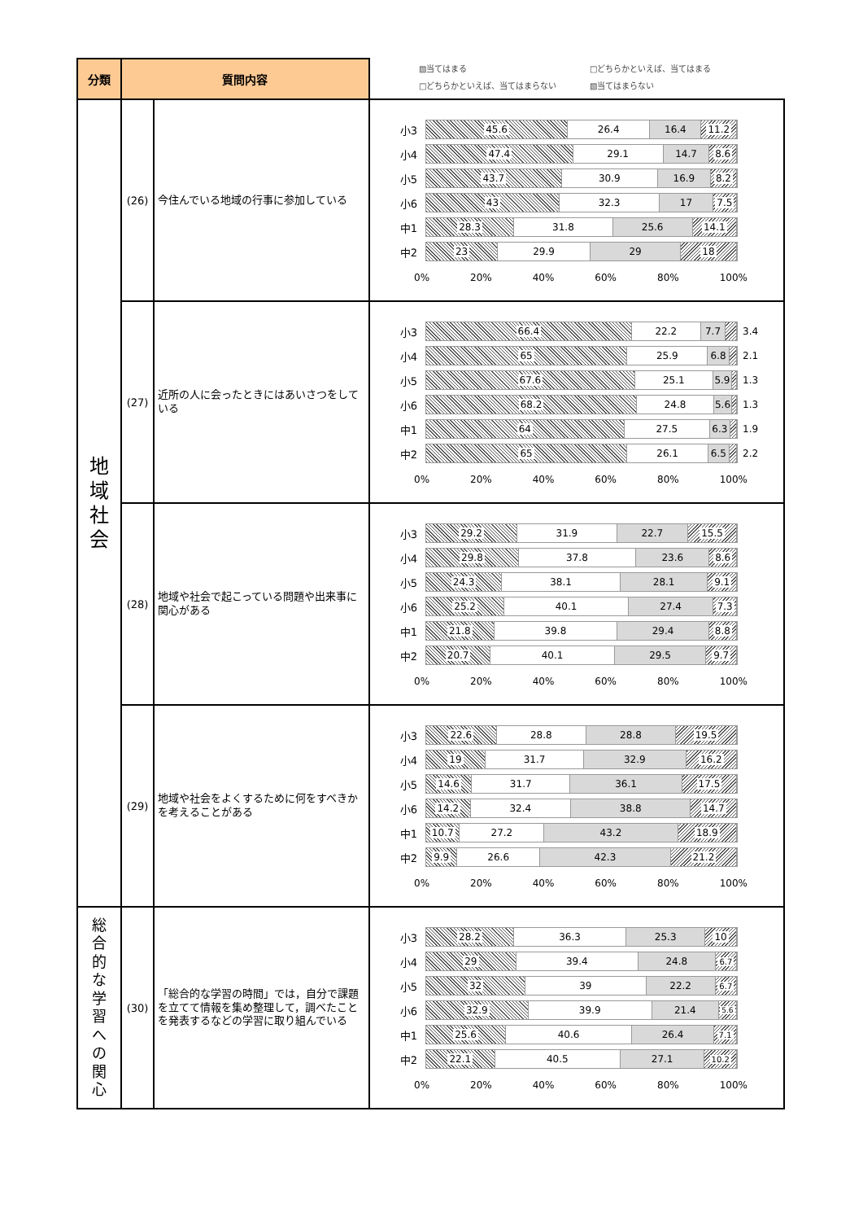| 分類 | 質問内容 | | ▨当てはまる □どちらかといえば、当てはまる □どちらかといえば、当てはまらない ▧当てはまらない |
| 地 域 社 会 | (26) | 今住んでいる地域の行事に参加している | 小3 45.6 26.4 16.4 11.2 小4 47.4 29.1 14.7 8.6 小5 43.7 30.9 16.9 8.2 小6 43 32.3 17 7.5 中1 28.3 31.8 25.6 14.1 中2 23 29.9 29 18 0% 20% 40% 60% 80% 100% |
| | (27) | 近所の人に会ったときにはあいさつをしている | 小3 66.4 22.2 7.7 3.4 小4 65 25.9 6.8 2.1 小5 67.6 25.1 5.9 1.3 小6 68.2 24.8 5.6 1.3 中1 64 27.5 6.3 1.9 中2 65 26.1 6.5 2.2 0% 20% 40% 60% 80% 100% |
| | (28) | 地域や社会で起こっている問題や出来事に関心がある | 小3 29.2 31.9 22.7 15.5 小4 29.8 37.8 23.6 8.6 小5 24.3 38.1 28.1 9.1 小6 25.2 40.1 27.4 7.3 中1 21.8 39.8 29.4 8.8 中2 20.7 40.1 29.5 9.7 0% 20% 40% 60% 80% 100% |
| | (29) | 地域や社会をよくするために何をすべきかを考えることがある | 小3 22.6 28.8 28.8 19.5 小4 19 31.7 32.9 16.2 小5 14.6 31.7 36.1 17.5 小6 14.2 32.4 38.8 14.7 中1 10.7 27.2 43.2 18.9 中2 9.9 26.6 42.3 21.2 0% 20% 40% 60% 80% 100% |
| 総 合 的 な 学 習 へ の 関 心 | (30) | 「総合的な学習の時間」では，自分で課題を立てて情報を集め整理して，調べたことを発表するなどの学習に取り組んでいる | 小3 28.2 36.3 25.3 10 小4 29 39.4 24.8 6.7 小5 32 39 22.2 6.7 小6 32.9 39.9 21.4 5.6 中1 25.6 40.6 26.4 7.1 中2 22.1 40.5 27.1 10.2 0% 20% 40% 60% 80% 100% |